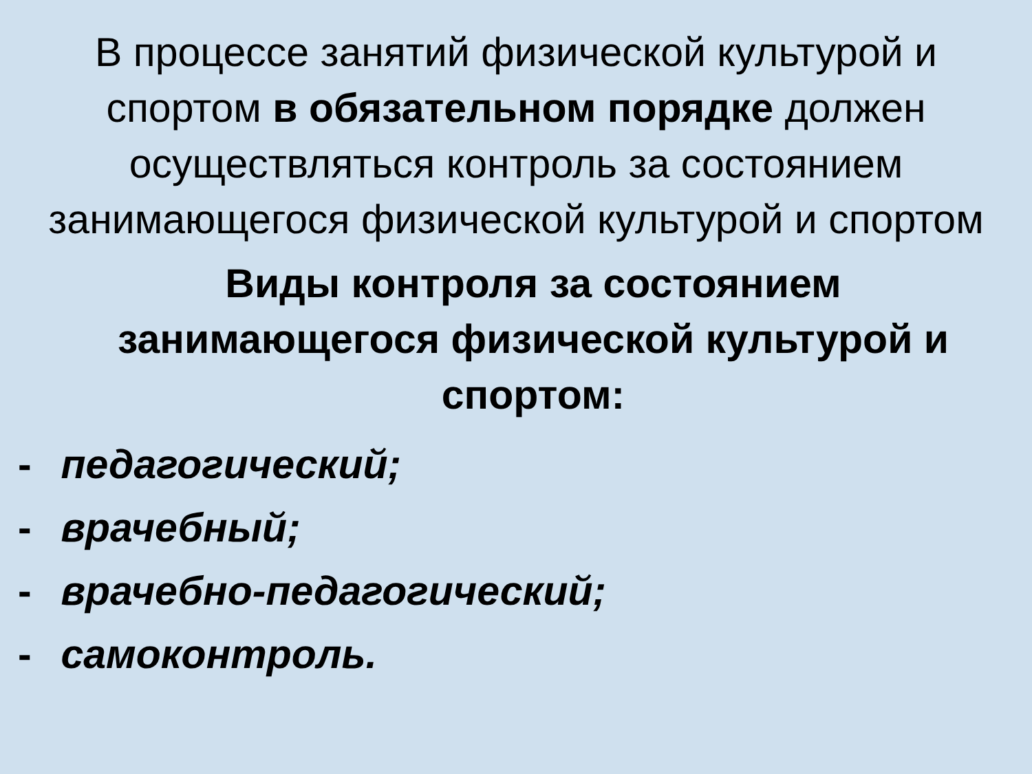В процессе занятий физической культурой и спортом в обязательном порядке должен осуществляться контроль за состоянием занимающегося физической культурой и спортом
Виды контроля за состоянием занимающегося физической культурой и спортом:
- педагогический;
- врачебный;
- врачебно-педагогический;
- самоконтроль.